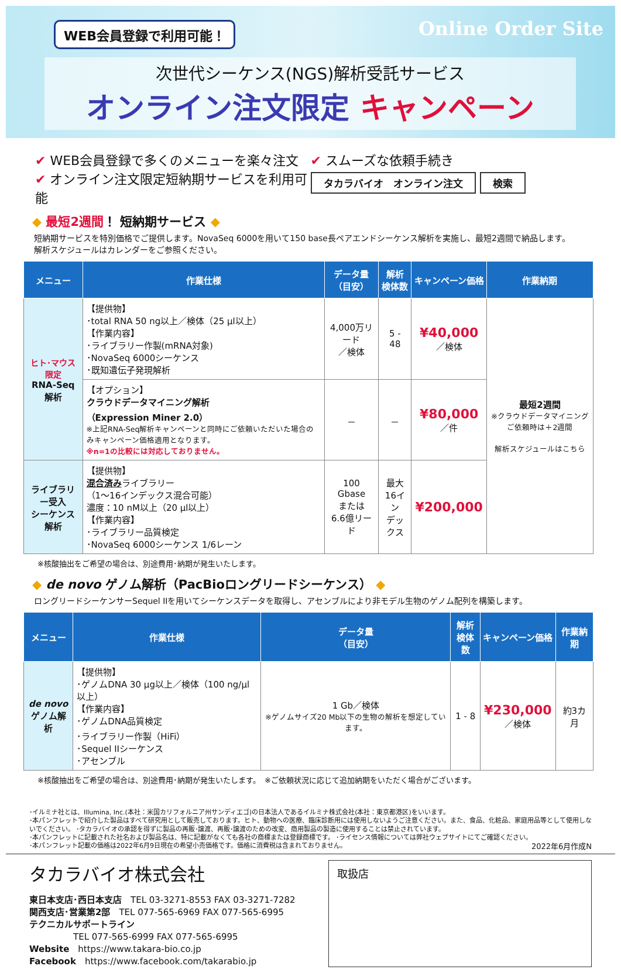WEB会員登録で利用可能！ Online Order Site
次世代シーケンス(NGS)解析受託サービス
オンライン注文限定 キャンペーン
✔ WEB会員登録で多くのメニューを楽々注文
✔ オンライン注文限定短納期サービスを利用可能
✔ スムーズな依頼手続き
タカラバイオ　オンライン注文 検索
◆ 最短2週間！ 短納期サービス ◆
短納期サービスを特別価格でご提供します。NovaSeq 6000を用いて150 base長ペアエンドシーケンス解析を実施し、最短2週間で納品します。
解析スケジュールはカレンダーをご参照ください。
| メニュー | 作業仕様 | データ量 （目安） | 解析 検体数 | キャンペーン価格 | 作業納期 |
| --- | --- | --- | --- | --- | --- |
| ヒト･マウス限定 RNA-Seq解析 | 【提供物】 ･total RNA 50 ng以上／検体（25 µl以上） 【作業内容】 ･ライブラリー作製(mRNA対象) ･NovaSeq 6000シーケンス ･既知遺伝子発現解析 | 4,000万リード ／検体 | 5 - 48 | ¥40,000 ／検体 | 最短2週間 ※クラウドデータマイニングご依頼時は＋2週間 解析スケジュールはこちら |
| | 【オプション】 クラウドデータマイニング解析 （Expression Miner 2.0） ※上記RNA-Seq解析キャンペーンと同時にご依頼いただいた場合のみキャンペーン価格適用となります。 ※n=1の比較には対応しておりません。 | － | － | ¥80,000 ／件 | |
| ライブラリー受入 シーケンス解析 | 【提供物】 混合済み ライブラリー （1～16インデックス混合可能） 濃度：10 nM以上（20 µl以上） 【作業内容】 ･ライブラリー品質検定 ･NovaSeq 6000シーケンス 1/6レーン | 100 Gbase または 6.6億リード | 最大 16イン デックス | ¥200,000 | |
※核酸抽出をご希望の場合は、別途費用･納期が発生いたします。
◆ de novo ゲノム解析（PacBioロングリードシーケンス） ◆
ロングリードシーケンサーSequel IIを用いてシーケンスデータを取得し、アセンブルにより非モデル生物のゲノム配列を構築します。
| メニュー | 作業仕様 | データ量 （目安） | 解析 検体数 | キャンペーン価格 | 作業納期 |
| --- | --- | --- | --- | --- | --- |
| de novo ゲノム解析 | 【提供物】 ･ゲノムDNA 30 µg以上／検体（100 ng/µl以上） 【作業内容】 ･ゲノムDNA品質検定 ･ライブラリー作製（HiFi） ･Sequel IIシーケンス ･アセンブル | 1 Gb／検体 ※ゲノムサイズ20 Mb以下の生物の解析を想定しています。 | 1 - 8 | ¥230,000 ／検体 | 約3カ月 |
※核酸抽出をご希望の場合は、別途費用･納期が発生いたします。　※ご依頼状況に応じて追加納期をいただく場合がございます。
･イルミナ社とは、Illumina, Inc.(本社：米国カリフォルニア州サンディエゴ)の日本法人であるイルミナ株式会社(本社：東京都港区)をいいます。
･本パンフレットで紹介した製品はすべて研究用として販売しております。ヒト、動物への医療、臨床診断用には使用しないようご注意ください。また、食品、化粧品、家庭用品等として使用しないでください。 ･タカラバイオの承認を得ずに製品の再販･譲渡、再販･譲渡のための改変、商用製品の製造に使用することは禁止されています。
･本パンフレットに記載された社名および製品名は、特に記載がなくても各社の商標または登録商標です。 ･ライセンス情報については弊社ウェブサイトにてご確認ください。
･本パンフレット記載の価格は2022年6月9日現在の希望小売価格です。価格に消費税は含まれておりません。 2022年6月作成N
タカラバイオ株式会社
東日本支店･西日本支店　TEL 03-3271-8553 FAX 03-3271-7282
関西支店･営業第2部　TEL 077-565-6969 FAX 077-565-6995
テクニカルサポートライン
　　　　　TEL 077-565-6999 FAX 077-565-6995
Website　https://www.takara-bio.co.jp
Facebook　https://www.facebook.com/takarabio.jp
取扱店